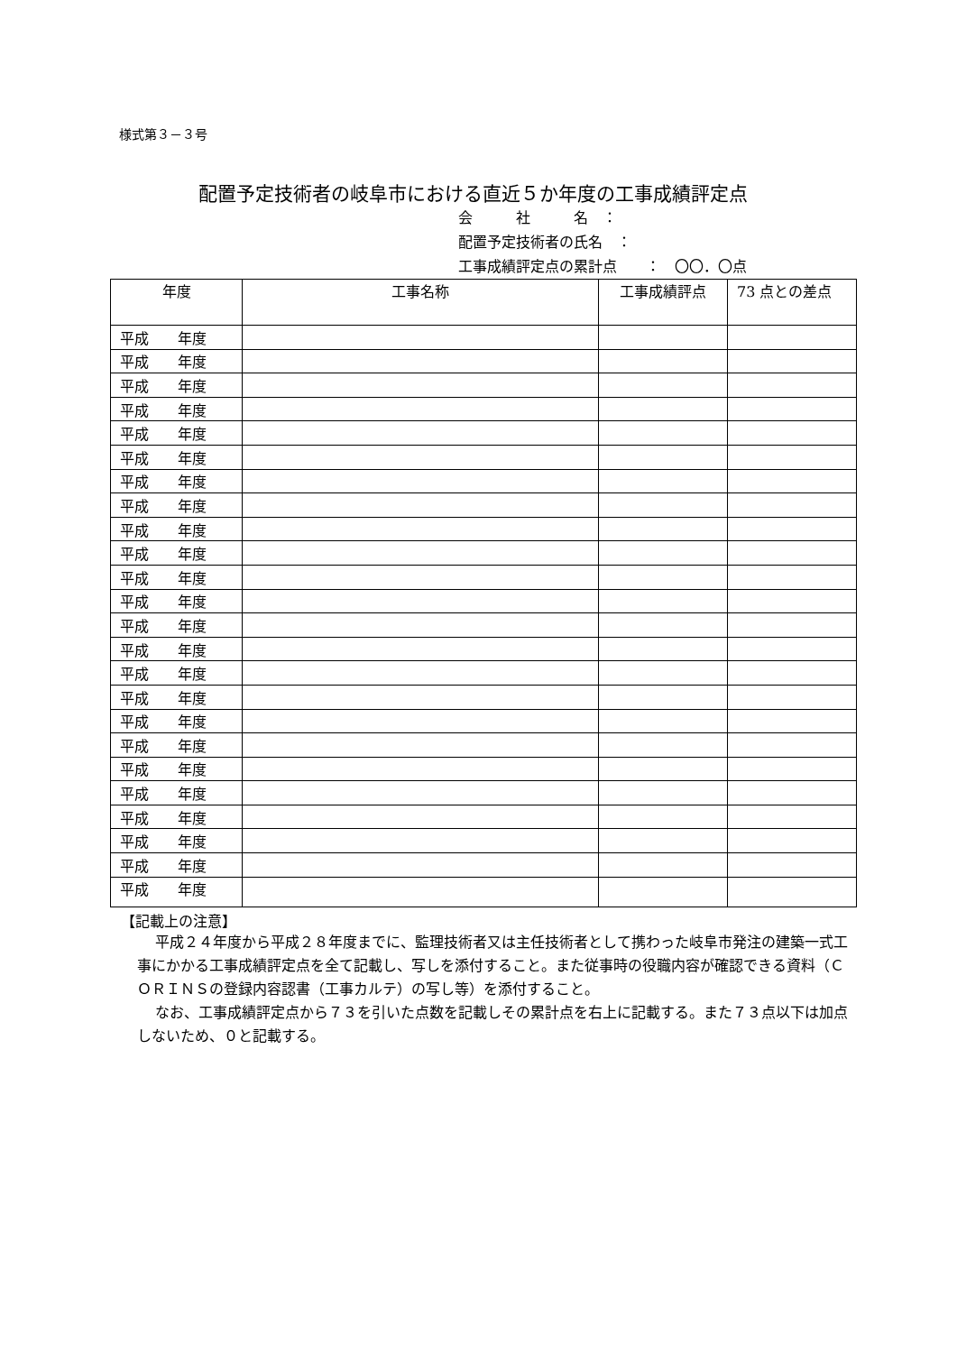様式第３－３号
配置予定技術者の岐阜市における直近５か年度の工事成績評定点
会　　　社　　　名　：
配置予定技術者の氏名　：
工事成績評定点の累計点　　：　〇〇．〇点
| 年度 | 工事名称 | 工事成績評点 | 73 点との差点 |
| --- | --- | --- | --- |
| 平成 年度 | | | |
| 平成 年度 | | | |
| 平成 年度 | | | |
| 平成 年度 | | | |
| 平成 年度 | | | |
| 平成 年度 | | | |
| 平成 年度 | | | |
| 平成 年度 | | | |
| 平成 年度 | | | |
| 平成 年度 | | | |
| 平成 年度 | | | |
| 平成 年度 | | | |
| 平成 年度 | | | |
| 平成 年度 | | | |
| 平成 年度 | | | |
| 平成 年度 | | | |
| 平成 年度 | | | |
| 平成 年度 | | | |
| 平成 年度 | | | |
| 平成 年度 | | | |
| 平成 年度 | | | |
| 平成 年度 | | | |
| 平成 年度 | | | |
| 平成 年度 | | | |
【記載上の注意】
平成２４年度から平成２８年度までに、監理技術者又は主任技術者として携わった岐阜市発注の建築一式工事にかかる工事成績評定点を全て記載し、写しを添付すること。また従事時の役職内容が確認できる資料（ＣＯＲＩＮＳの登録内容認書（工事カルテ）の写し等）を添付すること。
なお、工事成績評定点から７３を引いた点数を記載しその累計点を右上に記載する。また７３点以下は加点しないため、０と記載する。